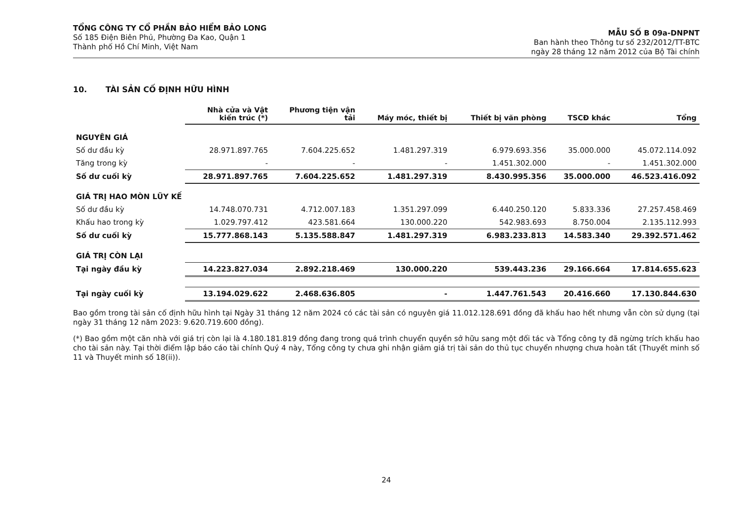TỔNG CÔNG TY CỔ PHẦN BẢO HIỂM BẢO LONG
Số 185 Điện Biên Phủ, Phường Đa Kao, Quận 1
Thành phố Hồ Chí Minh, Việt Nam
MẪU SỐ B 09a-DNPNT
Ban hành theo Thông tư số 232/2012/TT-BTC
ngày 28 tháng 12 năm 2012 của Bộ Tài chính
10. TÀI SẢN CỐ ĐỊNH HỮU HÌNH
| | Nhà cửa và Vật kiến trúc (*) | Phương tiện vận tải | Máy móc, thiết bị | Thiết bị văn phòng | TSCĐ khác | Tổng |
| --- | --- | --- | --- | --- | --- | --- |
| NGUYÊN GIÁ | | | | | | |
| Số dư đầu kỳ | 28.971.897.765 | 7.604.225.652 | 1.481.297.319 | 6.979.693.356 | 35.000.000 | 45.072.114.092 |
| Tăng trong kỳ | - | - | - | 1.451.302.000 | - | 1.451.302.000 |
| Số dư cuối kỳ | 28.971.897.765 | 7.604.225.652 | 1.481.297.319 | 8.430.995.356 | 35.000.000 | 46.523.416.092 |
| GIÁ TRỊ HAO MÒN LŨY KẾ | | | | | | |
| Số dư đầu kỳ | 14.748.070.731 | 4.712.007.183 | 1.351.297.099 | 6.440.250.120 | 5.833.336 | 27.257.458.469 |
| Khấu hao trong kỳ | 1.029.797.412 | 423.581.664 | 130.000.220 | 542.983.693 | 8.750.004 | 2.135.112.993 |
| Số dư cuối kỳ | 15.777.868.143 | 5.135.588.847 | 1.481.297.319 | 6.983.233.813 | 14.583.340 | 29.392.571.462 |
| GIÁ TRỊ CÒN LẠI | | | | | | |
| Tại ngày đầu kỳ | 14.223.827.034 | 2.892.218.469 | 130.000.220 | 539.443.236 | 29.166.664 | 17.814.655.623 |
| Tại ngày cuối kỳ | 13.194.029.622 | 2.468.636.805 | - | 1.447.761.543 | 20.416.660 | 17.130.844.630 |
Bao gồm trong tài sản cố định hữu hình tại Ngày 31 tháng 12 năm 2024 có các tài sản có nguyên giá 11.012.128.691 đồng đã khấu hao hết nhưng vẫn còn sử dụng (tại ngày 31 tháng 12 năm 2023: 9.620.719.600 đồng).
(*) Bao gồm một căn nhà với giá trị còn lại là 4.180.181.819 đồng đang trong quá trình chuyển quyền sở hữu sang một đối tác và Tổng công ty đã ngừng trích khấu hao cho tài sản này. Tại thời điểm lập báo cáo tài chính Quý 4 này, Tổng công ty chưa ghi nhận giảm giá trị tài sản do thủ tục chuyển nhượng chưa hoàn tất (Thuyết minh số 11 và Thuyết minh số 18(ii)).
24